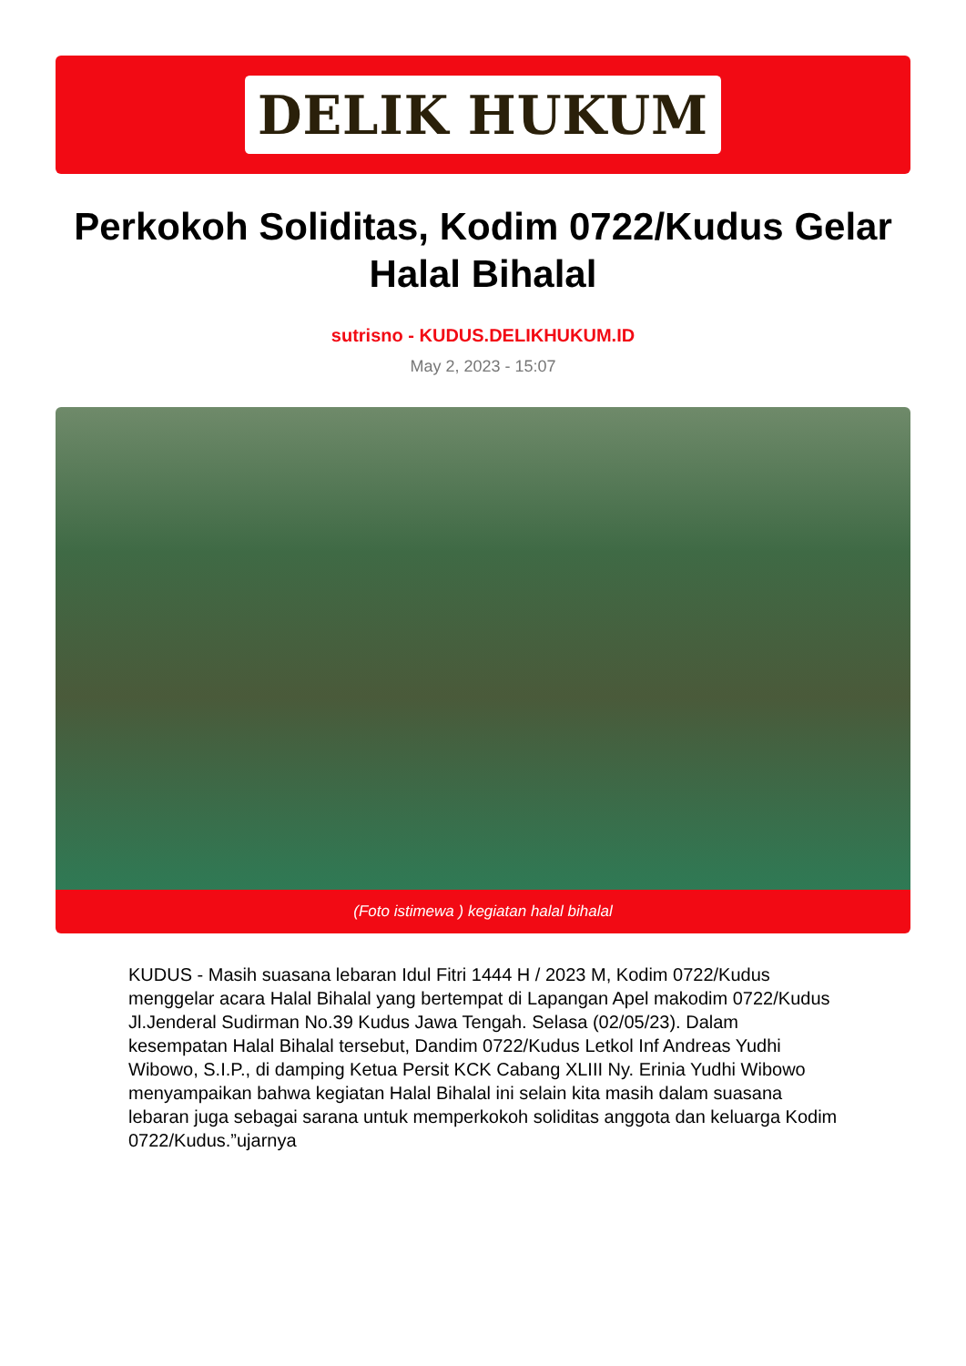DELIK HUKUM
Perkokoh Soliditas, Kodim 0722/Kudus Gelar Halal Bihalal
sutrisno - KUDUS.DELIKHUKUM.ID
May 2, 2023 - 15:07
(Foto istimewa ) kegiatan halal bihalal
KUDUS - Masih suasana lebaran Idul Fitri 1444 H / 2023 M, Kodim 0722/Kudus menggelar acara Halal Bihalal yang bertempat di Lapangan Apel makodim 0722/Kudus Jl.Jenderal Sudirman No.39 Kudus Jawa Tengah. Selasa (02/05/23). Dalam kesempatan Halal Bihalal tersebut, Dandim 0722/Kudus Letkol Inf Andreas Yudhi Wibowo, S.I.P., di damping Ketua Persit KCK Cabang XLIII Ny. Erinia Yudhi Wibowo menyampaikan bahwa kegiatan Halal Bihalal ini selain kita masih dalam suasana lebaran juga sebagai sarana untuk memperkokoh soliditas anggota dan keluarga Kodim 0722/Kudus.”ujarnya